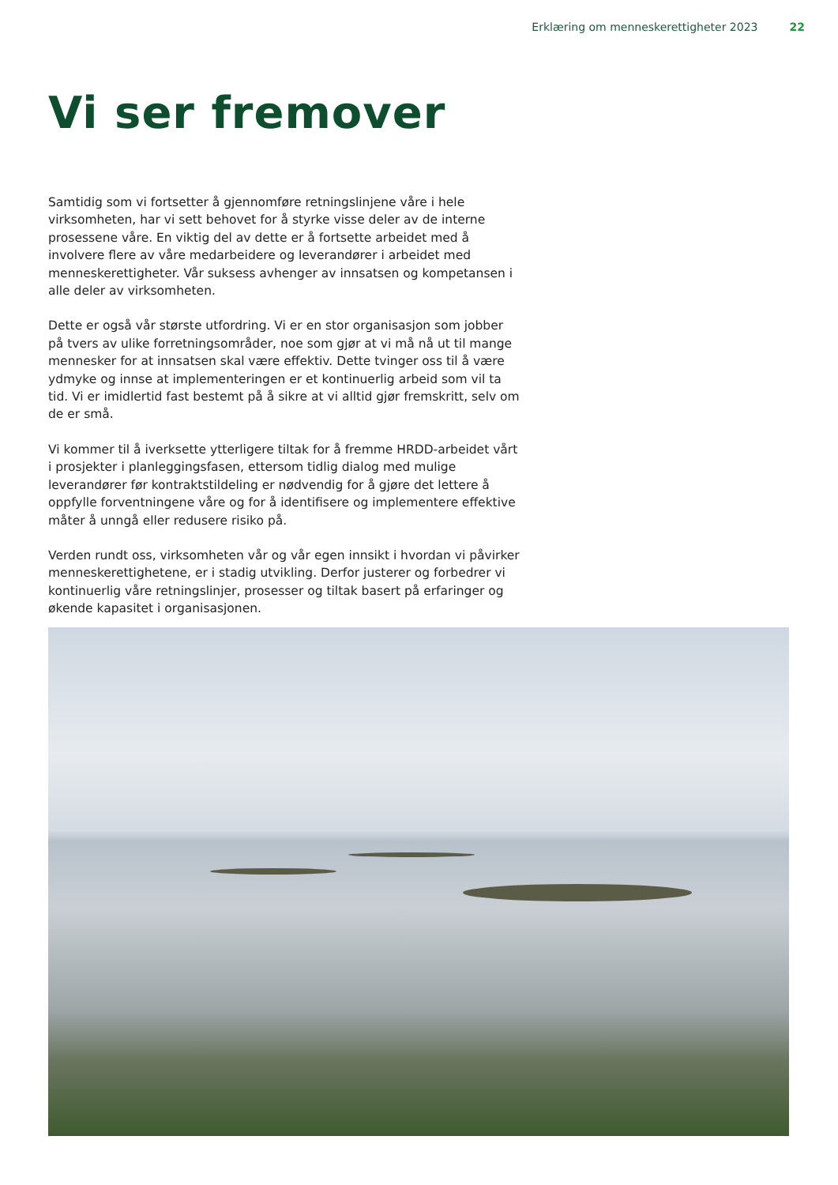Erklæring om menneskerettigheter 2023 22
Vi ser fremover
Samtidig som vi fortsetter å gjennomføre retningslinjene våre i hele virksomheten, har vi sett behovet for å styrke visse deler av de interne prosessene våre. En viktig del av dette er å fortsette arbeidet med å involvere flere av våre medarbeidere og leverandører i arbeidet med menneskerettigheter. Vår suksess avhenger av innsatsen og kompetansen i alle deler av virksomheten.
Dette er også vår største utfordring. Vi er en stor organisasjon som jobber på tvers av ulike forretningsområder, noe som gjør at vi må nå ut til mange mennesker for at innsatsen skal være effektiv. Dette tvinger oss til å være ydmyke og innse at implementeringen er et kontinuerlig arbeid som vil ta tid. Vi er imidlertid fast bestemt på å sikre at vi alltid gjør fremskritt, selv om de er små.
Vi kommer til å iverksette ytterligere tiltak for å fremme HRDD-arbeidet vårt i prosjekter i planleggingsfasen, ettersom tidlig dialog med mulige leverandører før kontraktstildeling er nødvendig for å gjøre det lettere å oppfylle forventningene våre og for å identifisere og implementere effektive måter å unngå eller redusere risiko på.
Verden rundt oss, virksomheten vår og vår egen innsikt i hvordan vi påvirker menneskerettighetene, er i stadig utvikling. Derfor justerer og forbedrer vi kontinuerlig våre retningslinjer, prosesser og tiltak basert på erfaringer og økende kapasitet i organisasjonen.